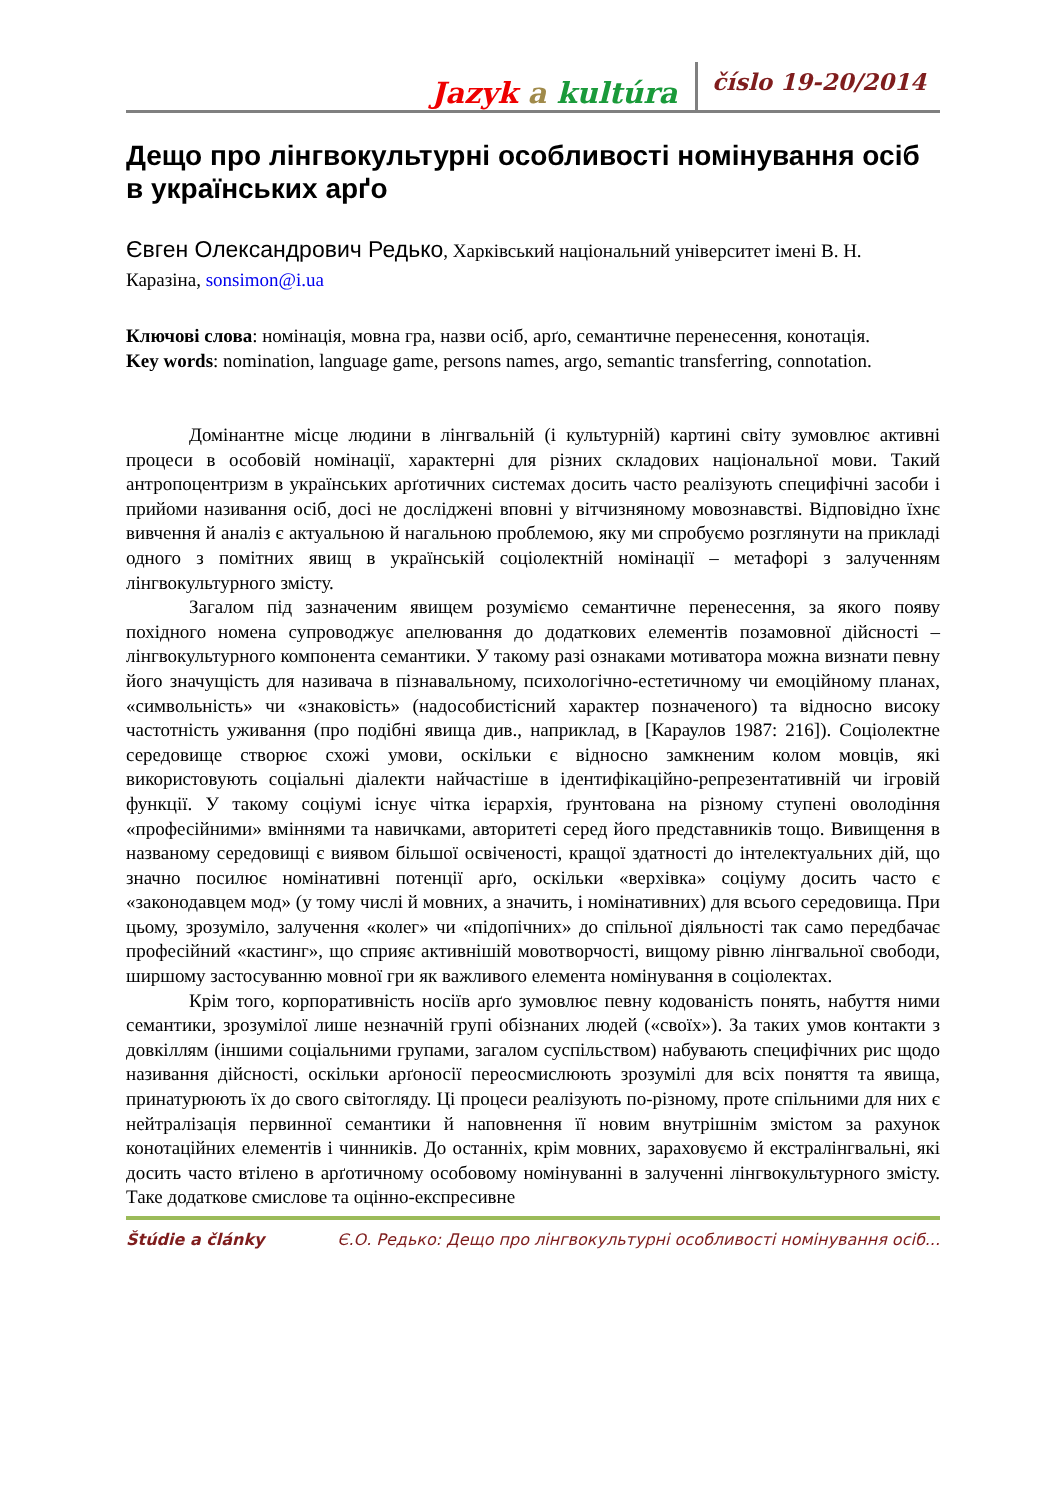Jazyk a kultúra číslo 19-20/2014
Дещо про лінгвокультурні особливості номінування осіб в українських арґо
Євген Олександрович Редько, Харківський національний університет імені В. Н. Каразіна, sonsimon@i.ua
Ключові слова: номінація, мовна гра, назви осіб, арґо, семантичне перенесення, конотація.
Key words: nomination, language game, persons names, argo, semantic transferring, connotation.
Домінантне місце людини в лінгвальній (і культурній) картині світу зумовлює активні процеси в особовій номінації, характерні для різних складових національної мови. Такий антропоцентризм в українських арґотичних системах досить часто реалізують специфічні засоби і прийоми називання осіб, досі не досліджені вповні у вітчизняному мовознавстві. Відповідно їхнє вивчення й аналіз є актуальною й нагальною проблемою, яку ми спробуємо розглянути на прикладі одного з помітних явищ в українській соціолектній номінації – метафорі з залученням лінгвокультурного змісту.
Загалом під зазначеним явищем розуміємо семантичне перенесення, за якого появу похідного номена супроводжує апелювання до додаткових елементів позамовної дійсності – лінгвокультурного компонента семантики. У такому разі ознаками мотиватора можна визнати певну його значущість для називача в пізнавальному, психологічно-естетичному чи емоційному планах, «символьність» чи «знаковість» (надособистісний характер позначеного) та відносно високу частотність уживання (про подібні явища див., наприклад, в [Караулов 1987: 216]). Соціолектне середовище створює схожі умови, оскільки є відносно замкненим колом мовців, які використовують соціальні діалекти найчастіше в ідентифікаційно-репрезентативній чи ігровій функції. У такому соціумі існує чітка ієрархія, ґрунтована на різному ступені оволодіння «професійними» вміннями та навичками, авторитеті серед його представників тощо. Вивищення в названому середовищі є виявом більшої освіченості, кращої здатності до інтелектуальних дій, що значно посилює номінативні потенції арґо, оскільки «верхівка» соціуму досить часто є «законодавцем мод» (у тому числі й мовних, а значить, і номінативних) для всього середовища. При цьому, зрозуміло, залучення «колег» чи «підопічних» до спільної діяльності так само передбачає професійний «кастинг», що сприяє активнішій мовотворчості, вищому рівню лінгвальної свободи, ширшому застосуванню мовної гри як важливого елемента номінування в соціолектах.
Крім того, корпоративність носіїв арґо зумовлює певну кодованість понять, набуття ними семантики, зрозумілої лише незначній групі обізнаних людей («своїх»). За таких умов контакти з довкіллям (іншими соціальними групами, загалом суспільством) набувають специфічних рис щодо називання дійсності, оскільки арґоносії переосмислюють зрозумілі для всіх поняття та явища, принатурюють їх до свого світогляду. Ці процеси реалізують по-різному, проте спільними для них є нейтралізація первинної семантики й наповнення її новим внутрішнім змістом за рахунок конотаційних елементів і чинників. До останніх, крім мовних, зараховуємо й екстралінгвальні, які досить часто втілено в арґотичному особовому номінуванні в залученні лінгвокультурного змісту. Таке додаткове смислове та оцінно-експресивне
Štúdie a články Є.О. Редько: Дещо про лінгвокультурні особливості номінування осіб...